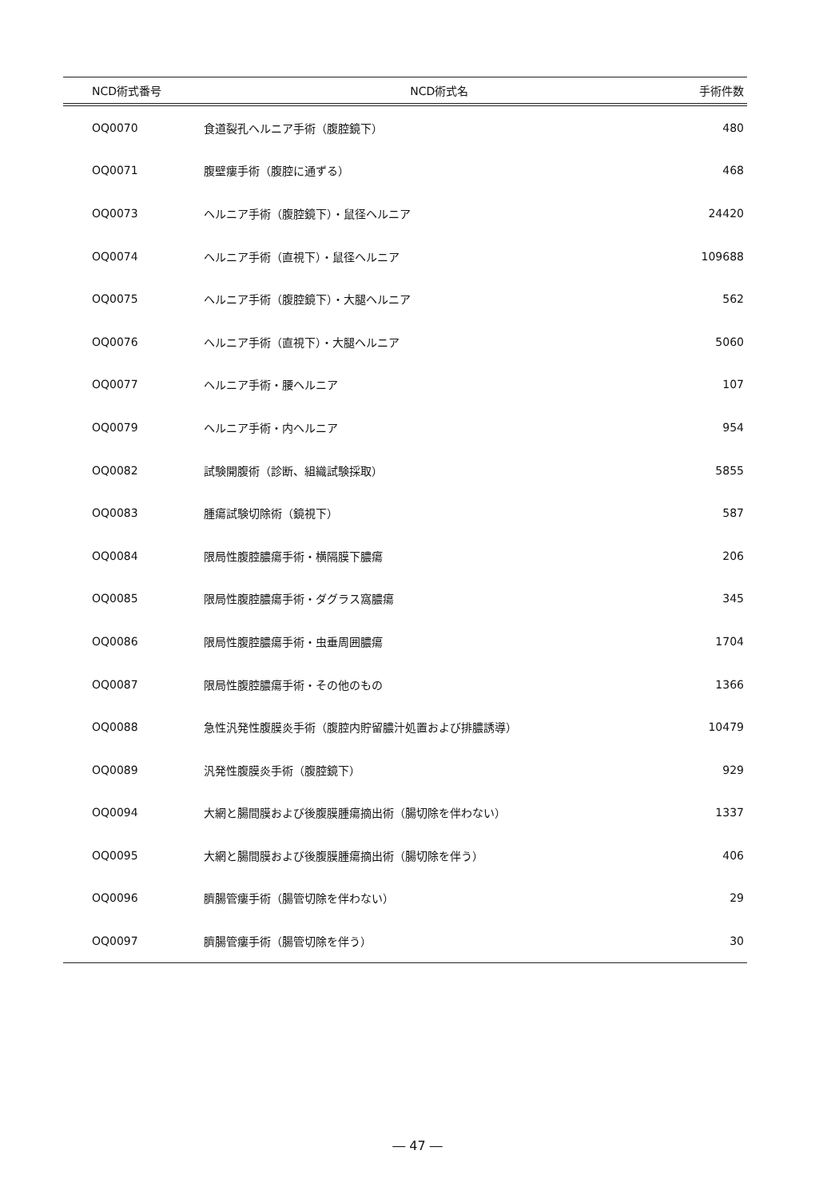| NCD術式番号 | NCD術式名 | 手術件数 |
| --- | --- | --- |
| OQ0070 | 食道裂孔ヘルニア手術（腹腔鏡下） | 480 |
| OQ0071 | 腹壁瘻手術（腹腔に通ずる） | 468 |
| OQ0073 | ヘルニア手術（腹腔鏡下）・鼠径ヘルニア | 24420 |
| OQ0074 | ヘルニア手術（直視下）・鼠径ヘルニア | 109688 |
| OQ0075 | ヘルニア手術（腹腔鏡下）・大腿ヘルニア | 562 |
| OQ0076 | ヘルニア手術（直視下）・大腿ヘルニア | 5060 |
| OQ0077 | ヘルニア手術・腰ヘルニア | 107 |
| OQ0079 | ヘルニア手術・内ヘルニア | 954 |
| OQ0082 | 試験開腹術（診断、組織試験採取） | 5855 |
| OQ0083 | 腫瘍試験切除術（鏡視下） | 587 |
| OQ0084 | 限局性腹腔膿瘍手術・横隔膜下膿瘍 | 206 |
| OQ0085 | 限局性腹腔膿瘍手術・ダグラス窩膿瘍 | 345 |
| OQ0086 | 限局性腹腔膿瘍手術・虫垂周囲膿瘍 | 1704 |
| OQ0087 | 限局性腹腔膿瘍手術・その他のもの | 1366 |
| OQ0088 | 急性汎発性腹膜炎手術（腹腔内貯留膿汁処置および排膿誘導） | 10479 |
| OQ0089 | 汎発性腹膜炎手術（腹腔鏡下） | 929 |
| OQ0094 | 大網と腸間膜および後腹膜腫瘍摘出術（腸切除を伴わない） | 1337 |
| OQ0095 | 大網と腸間膜および後腹膜腫瘍摘出術（腸切除を伴う） | 406 |
| OQ0096 | 臍腸管瘻手術（腸管切除を伴わない） | 29 |
| OQ0097 | 臍腸管瘻手術（腸管切除を伴う） | 30 |
― 47 ―